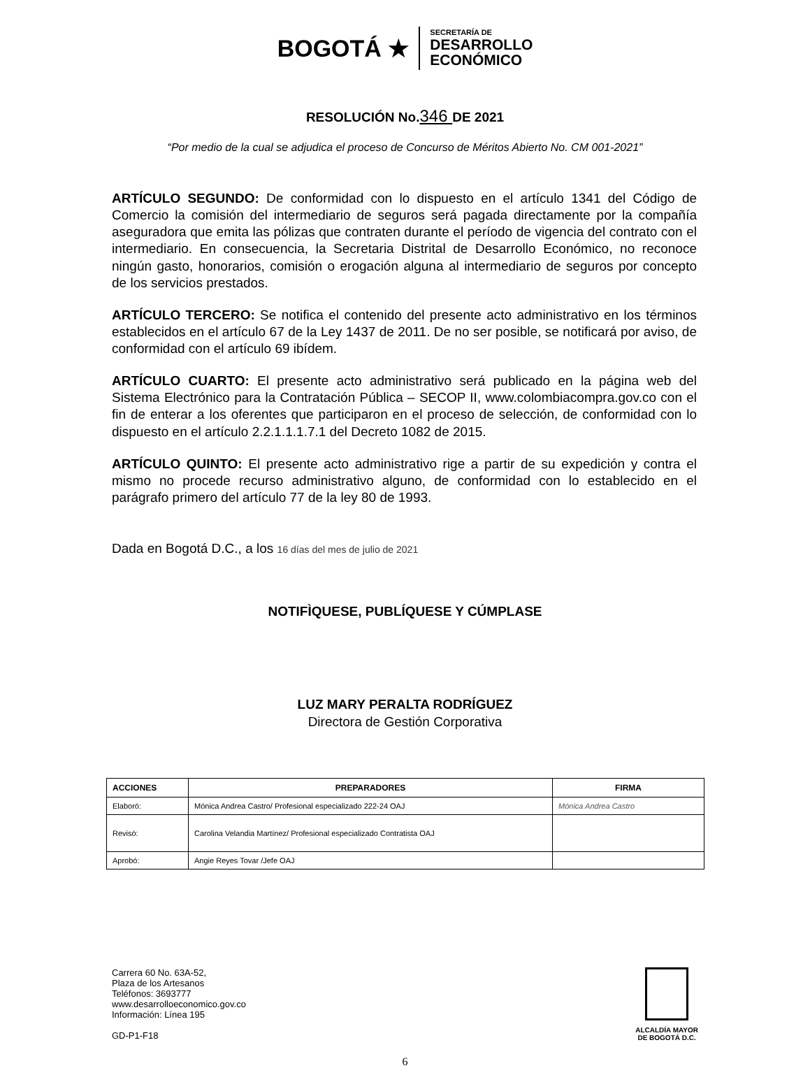BOGOTÁ ★
SECRETARÍA DE
DESARROLLO
ECONÓMICO
RESOLUCIÓN No.346 DE 2021
“Por medio de la cual se adjudica el proceso de Concurso de Méritos Abierto No. CM 001-2021”
ARTÍCULO SEGUNDO: De conformidad con lo dispuesto en el artículo 1341 del Código de Comercio la comisión del intermediario de seguros será pagada directamente por la compañía aseguradora que emita las pólizas que contraten durante el período de vigencia del contrato con el intermediario. En consecuencia, la Secretaria Distrital de Desarrollo Económico, no reconoce ningún gasto, honorarios, comisión o erogación alguna al intermediario de seguros por concepto de los servicios prestados.
ARTÍCULO TERCERO: Se notifica el contenido del presente acto administrativo en los términos establecidos en el artículo 67 de la Ley 1437 de 2011. De no ser posible, se notificará por aviso, de conformidad con el artículo 69 ibídem.
ARTÍCULO CUARTO: El presente acto administrativo será publicado en la página web del Sistema Electrónico para la Contratación Pública – SECOP II, www.colombiacompra.gov.co con el fin de enterar a los oferentes que participaron en el proceso de selección, de conformidad con lo dispuesto en el artículo 2.2.1.1.1.7.1 del Decreto 1082 de 2015.
ARTÍCULO QUINTO: El presente acto administrativo rige a partir de su expedición y contra el mismo no procede recurso administrativo alguno, de conformidad con lo establecido en el parágrafo primero del artículo 77 de la ley 80 de 1993.
Dada en Bogotá D.C., a los 16 días del mes de julio de 2021
NOTIFÌQUESE, PUBLÍQUESE Y CÚMPLASE
LUZ MARY PERALTA RODRÍGUEZ
Directora de Gestión Corporativa
| ACCIONES | PREPARADORES | FIRMA |
| --- | --- | --- |
| Elaboró: | Mónica Andrea Castro/ Profesional especializado 222-24 OAJ | Mónica Andrea Castro |
| Revisó: | Carolina Velandia Martínez/ Profesional especializado Contratista OAJ | |
| Aprobó: | Angie Reyes Tovar /Jefe OAJ | |
Carrera 60 No. 63A-52,
Plaza de los Artesanos
Teléfonos: 3693777
www.desarrolloeconomico.gov.co
Información: Línea 195
GD-P1-F18
ALCALDÍA MAYOR
DE BOGOTÁ D.C.
6